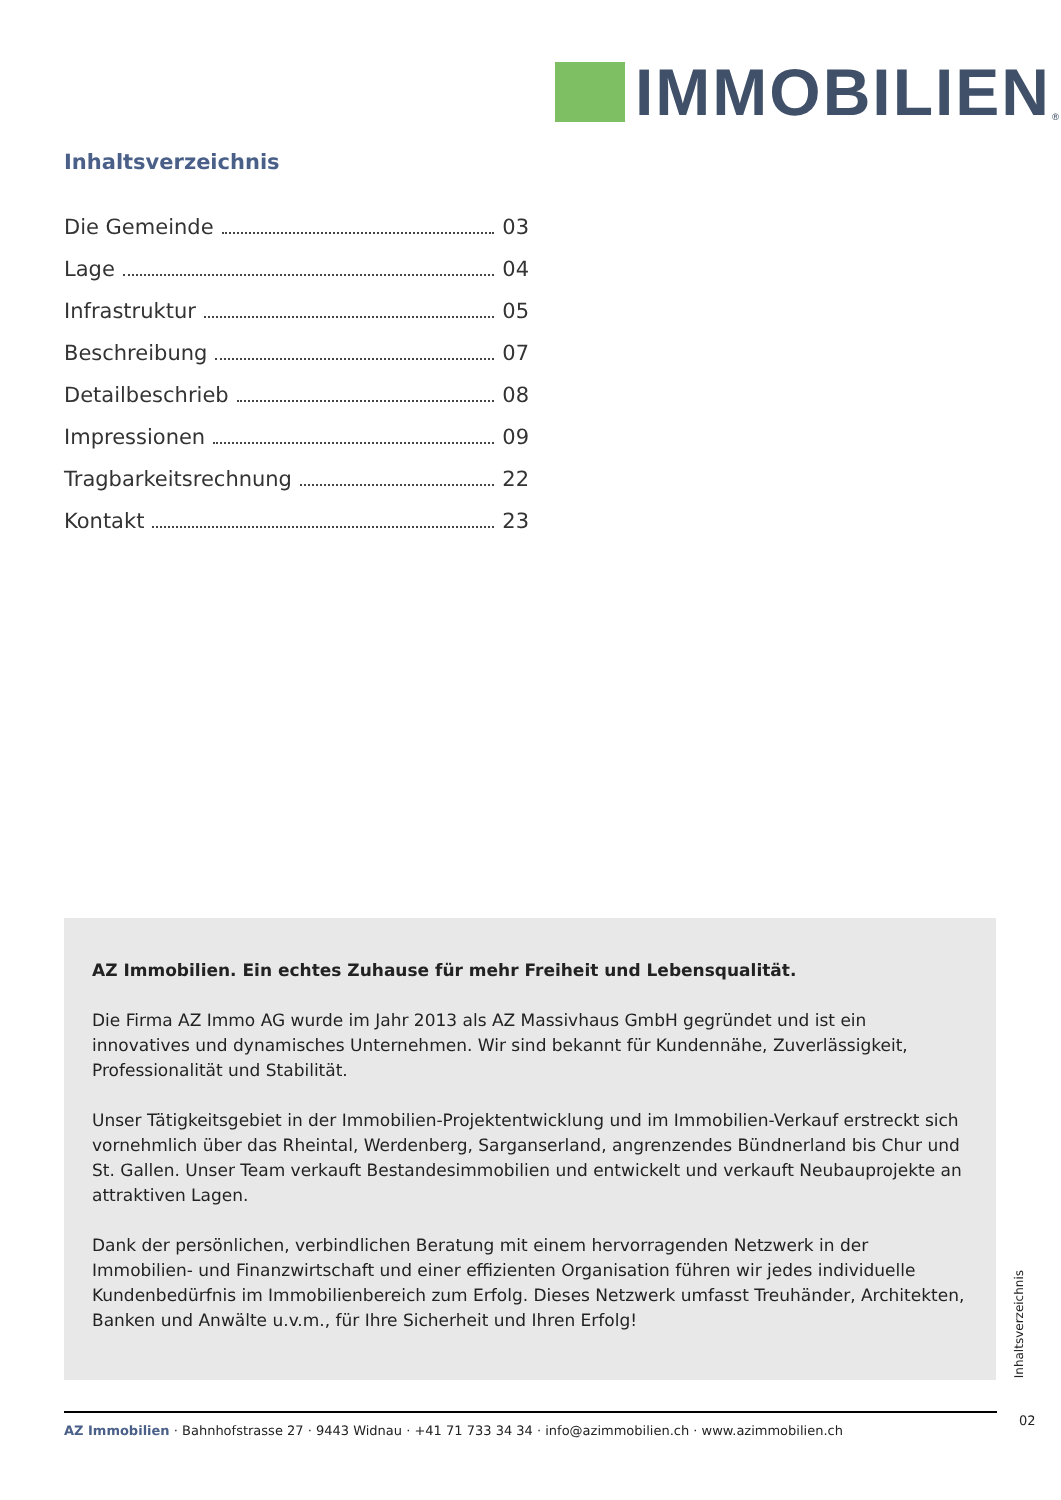IMMOBILIEN
<sup>®</sup>
Inhaltsverzeichnis
Die Gemeinde 03
Lage 04
Infrastruktur 05
Beschreibung 07
Detailbeschrieb 08
Impressionen 09
Tragbarkeitsrechnung 22
Kontakt 23
AZ Immobilien. Ein echtes Zuhause für mehr Freiheit und Lebensqualität.
Die Firma AZ Immo AG wurde im Jahr 2013 als AZ Massivhaus GmbH gegründet und ist ein innovatives und dynamisches Unternehmen. Wir sind bekannt für Kundennähe, Zuverlässigkeit, Professionalität und Stabilität.
Unser Tätigkeitsgebiet in der Immobilien-Projektentwicklung und im Immobilien-Verkauf erstreckt sich vornehmlich über das Rheintal, Werdenberg, Sarganserland, angrenzendes Bündnerland bis Chur und St. Gallen. Unser Team verkauft Bestandesimmobilien und entwickelt und verkauft Neubauprojekte an attraktiven Lagen.
Dank der persönlichen, verbindlichen Beratung mit einem hervorragenden Netzwerk in der Immobilien- und Finanzwirtschaft und einer effizienten Organisation führen wir jedes individuelle Kundenbedürfnis im Immobilienbereich zum Erfolg. Dieses Netzwerk umfasst Treuhänder, Architekten, Banken und Anwälte u.v.m., für Ihre Sicherheit und Ihren Erfolg!
Inhaltsverzeichnis
AZ Immobilien · Bahnhofstrasse 27 · 9443 Widnau · +41 71 733 34 34 · info@azimmobilien.ch · www.azimmobilien.ch
02